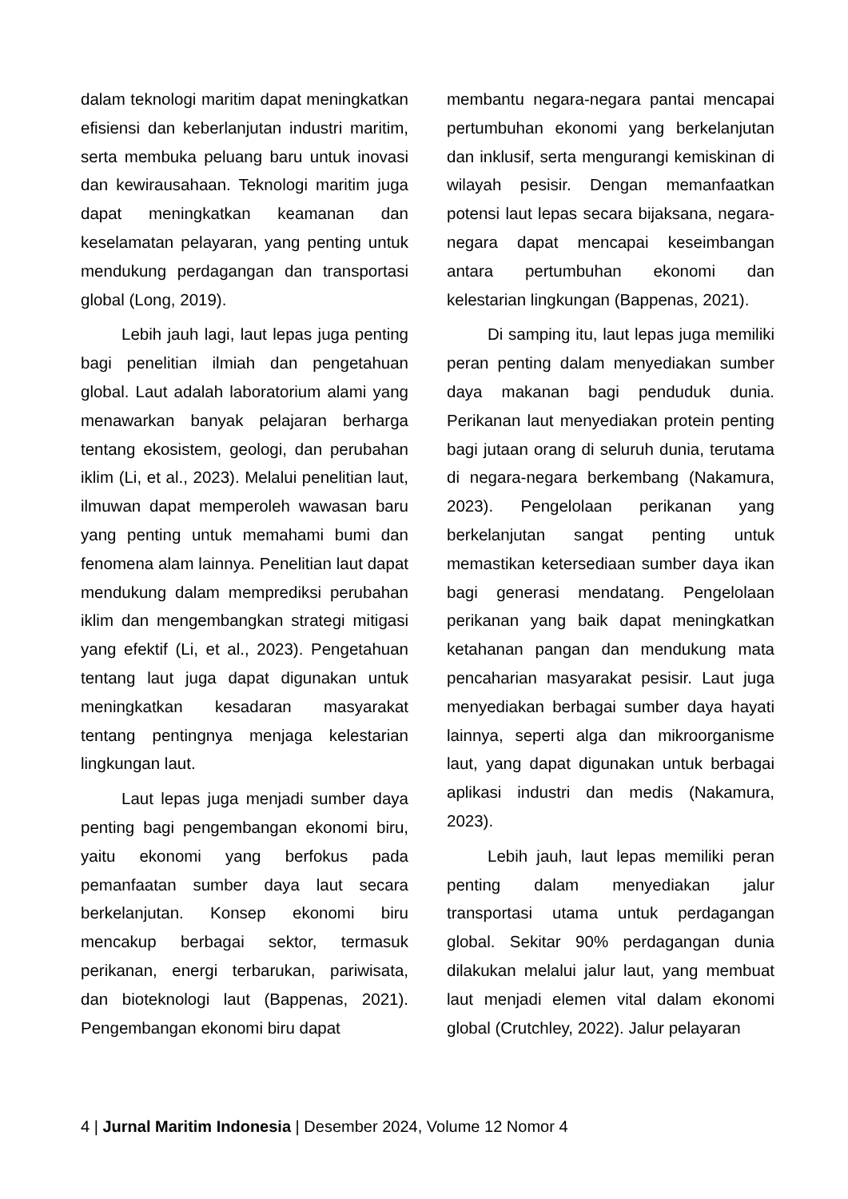dalam teknologi maritim dapat meningkatkan efisiensi dan keberlanjutan industri maritim, serta membuka peluang baru untuk inovasi dan kewirausahaan. Teknologi maritim juga dapat meningkatkan keamanan dan keselamatan pelayaran, yang penting untuk mendukung perdagangan dan transportasi global (Long, 2019).
Lebih jauh lagi, laut lepas juga penting bagi penelitian ilmiah dan pengetahuan global. Laut adalah laboratorium alami yang menawarkan banyak pelajaran berharga tentang ekosistem, geologi, dan perubahan iklim (Li, et al., 2023). Melalui penelitian laut, ilmuwan dapat memperoleh wawasan baru yang penting untuk memahami bumi dan fenomena alam lainnya. Penelitian laut dapat mendukung dalam memprediksi perubahan iklim dan mengembangkan strategi mitigasi yang efektif (Li, et al., 2023). Pengetahuan tentang laut juga dapat digunakan untuk meningkatkan kesadaran masyarakat tentang pentingnya menjaga kelestarian lingkungan laut.
Laut lepas juga menjadi sumber daya penting bagi pengembangan ekonomi biru, yaitu ekonomi yang berfokus pada pemanfaatan sumber daya laut secara berkelanjutan. Konsep ekonomi biru mencakup berbagai sektor, termasuk perikanan, energi terbarukan, pariwisata, dan bioteknologi laut (Bappenas, 2021). Pengembangan ekonomi biru dapat
membantu negara-negara pantai mencapai pertumbuhan ekonomi yang berkelanjutan dan inklusif, serta mengurangi kemiskinan di wilayah pesisir. Dengan memanfaatkan potensi laut lepas secara bijaksana, negara-negara dapat mencapai keseimbangan antara pertumbuhan ekonomi dan kelestarian lingkungan (Bappenas, 2021).
Di samping itu, laut lepas juga memiliki peran penting dalam menyediakan sumber daya makanan bagi penduduk dunia. Perikanan laut menyediakan protein penting bagi jutaan orang di seluruh dunia, terutama di negara-negara berkembang (Nakamura, 2023). Pengelolaan perikanan yang berkelanjutan sangat penting untuk memastikan ketersediaan sumber daya ikan bagi generasi mendatang. Pengelolaan perikanan yang baik dapat meningkatkan ketahanan pangan dan mendukung mata pencaharian masyarakat pesisir. Laut juga menyediakan berbagai sumber daya hayati lainnya, seperti alga dan mikroorganisme laut, yang dapat digunakan untuk berbagai aplikasi industri dan medis (Nakamura, 2023).
Lebih jauh, laut lepas memiliki peran penting dalam menyediakan jalur transportasi utama untuk perdagangan global. Sekitar 90% perdagangan dunia dilakukan melalui jalur laut, yang membuat laut menjadi elemen vital dalam ekonomi global (Crutchley, 2022). Jalur pelayaran
4 | Jurnal Maritim Indonesia | Desember 2024, Volume 12 Nomor 4